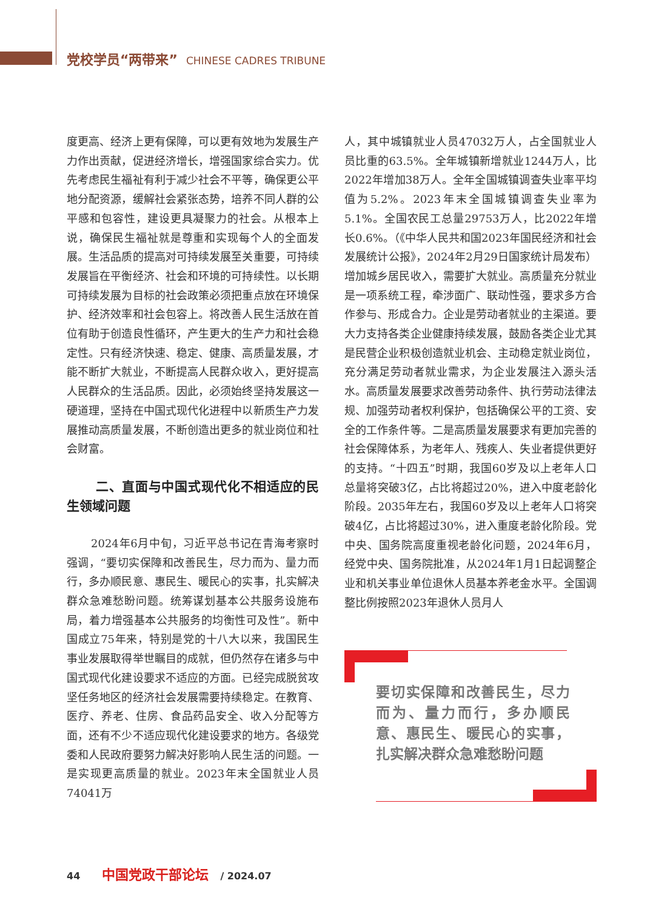党校学员“两带来” CHINESE CADRES TRIBUNE
度更高、经济上更有保障，可以更有效地为发展生产力作出贡献，促进经济增长，增强国家综合实力。优先考虑民生福祉有利于减少社会不平等，确保更公平地分配资源，缓解社会紧张态势，培养不同人群的公平感和包容性，建设更具凝聚力的社会。从根本上说，确保民生福祉就是尊重和实现每个人的全面发展。生活品质的提高对可持续发展至关重要，可持续发展旨在平衡经济、社会和环境的可持续性。以长期可持续发展为目标的社会政策必须把重点放在环境保护、经济效率和社会包容上。将改善人民生活放在首位有助于创造良性循环，产生更大的生产力和社会稳定性。只有经济快速、稳定、健康、高质量发展，才能不断扩大就业，不断提高人民群众收入，更好提高人民群众的生活品质。因此，必须始终坚持发展这一硬道理，坚持在中国式现代化进程中以新质生产力发展推动高质量发展，不断创造出更多的就业岗位和社会财富。
二、直面与中国式现代化不相适应的民生领域问题
2024年6月中旬，习近平总书记在青海考察时强调，“要切实保障和改善民生，尽力而为、量力而行，多办顺民意、惠民生、暖民心的实事，扎实解决群众急难愁盼问题。统筹谋划基本公共服务设施布局，着力增强基本公共服务的均衡性可及性”。新中国成立75年来，特别是党的十八大以来，我国民生事业发展取得举世瞩目的成就，但仍然存在诸多与中国式现代化建设要求不适应的方面。已经完成脱贫攻坚任务地区的经济社会发展需要持续稳定。在教育、医疗、养老、住房、食品药品安全、收入分配等方面，还有不少不适应现代化建设要求的地方。各级党委和人民政府要努力解决好影响人民生活的问题。一是实现更高质量的就业。2023年末全国就业人员74041万
人，其中城镇就业人员47032万人，占全国就业人员比重的63.5%。全年城镇新增就业1244万人，比2022年增加38万人。全年全国城镇调查失业率平均值为5.2%。2023年末全国城镇调查失业率为5.1%。全国农民工总量29753万人，比2022年增长0.6%。（《中华人民共和国2023年国民经济和社会发展统计公报》，2024年2月29日国家统计局发布）增加城乡居民收入，需要扩大就业。高质量充分就业是一项系统工程，牵涉面广、联动性强，要求多方合作参与、形成合力。企业是劳动者就业的主渠道。要大力支持各类企业健康持续发展，鼓励各类企业尤其是民营企业积极创造就业机会、主动稳定就业岗位，充分满足劳动者就业需求，为企业发展注入源头活水。高质量发展要求改善劳动条件、执行劳动法律法规、加强劳动者权利保护，包括确保公平的工资、安全的工作条件等。二是高质量发展要求有更加完善的社会保障体系，为老年人、残疾人、失业者提供更好的支持。“十四五”时期，我国60岁及以上老年人口总量将突破3亿，占比将超过20%，进入中度老龄化阶段。2035年左右，我国60岁及以上老年人口将突破4亿，占比将超过30%，进入重度老龄化阶段。党中央、国务院高度重视老龄化问题，2024年6月，经党中央、国务院批准，从2024年1月1日起调整企业和机关事业单位退休人员基本养老金水平。全国调整比例按照2023年退休人员月人
要切实保障和改善民生，尽力而为、量力而行，多办顺民意、惠民生、暖民心的实事，扎实解决群众急难愁盼问题
44 中国党政干部论坛 / 2024.07